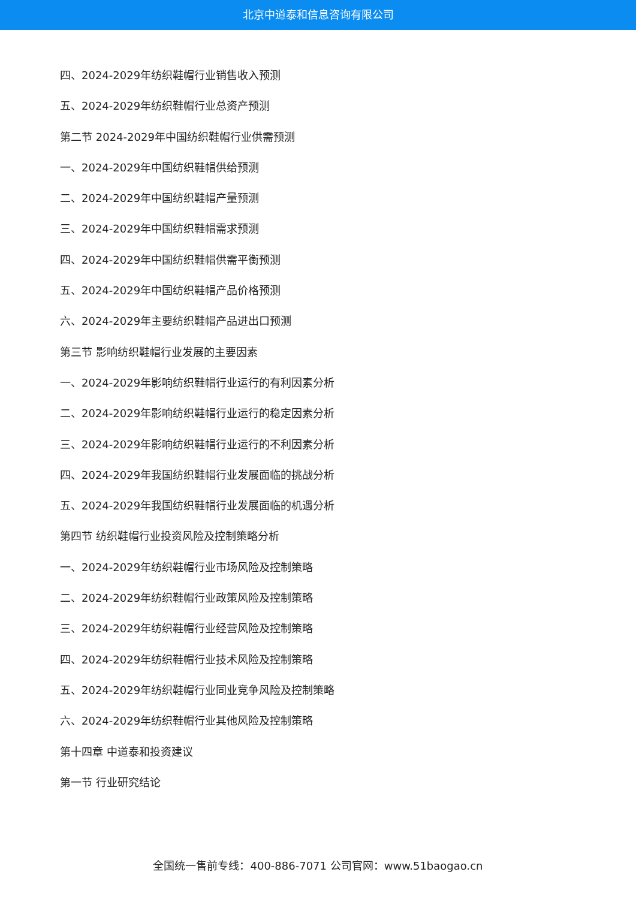北京中道泰和信息咨询有限公司
四、2024-2029年纺织鞋帽行业销售收入预测
五、2024-2029年纺织鞋帽行业总资产预测
第二节 2024-2029年中国纺织鞋帽行业供需预测
一、2024-2029年中国纺织鞋帽供给预测
二、2024-2029年中国纺织鞋帽产量预测
三、2024-2029年中国纺织鞋帽需求预测
四、2024-2029年中国纺织鞋帽供需平衡预测
五、2024-2029年中国纺织鞋帽产品价格预测
六、2024-2029年主要纺织鞋帽产品进出口预测
第三节 影响纺织鞋帽行业发展的主要因素
一、2024-2029年影响纺织鞋帽行业运行的有利因素分析
二、2024-2029年影响纺织鞋帽行业运行的稳定因素分析
三、2024-2029年影响纺织鞋帽行业运行的不利因素分析
四、2024-2029年我国纺织鞋帽行业发展面临的挑战分析
五、2024-2029年我国纺织鞋帽行业发展面临的机遇分析
第四节 纺织鞋帽行业投资风险及控制策略分析
一、2024-2029年纺织鞋帽行业市场风险及控制策略
二、2024-2029年纺织鞋帽行业政策风险及控制策略
三、2024-2029年纺织鞋帽行业经营风险及控制策略
四、2024-2029年纺织鞋帽行业技术风险及控制策略
五、2024-2029年纺织鞋帽行业同业竞争风险及控制策略
六、2024-2029年纺织鞋帽行业其他风险及控制策略
第十四章 中道泰和投资建议
第一节 行业研究结论
全国统一售前专线：400-886-7071 公司官网：www.51baogao.cn